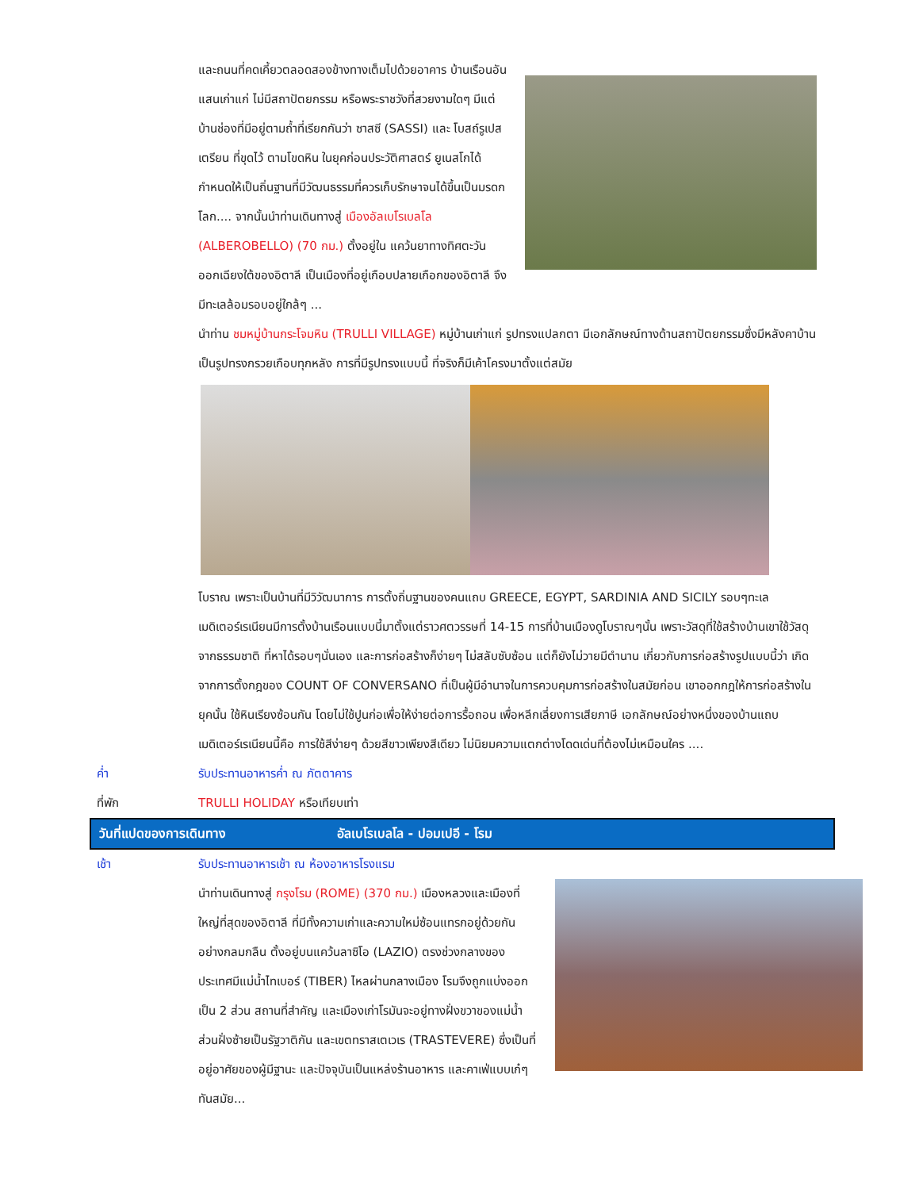และถนนที่คดเคี้ยวตลอดสองข้างทางเต็มไปด้วยอาคาร บ้านเรือนอันแสนเก่าแก่ ไม่มีสถาปัตยกรรม หรือพระราชวังที่สวยงามใดๆ มีแต่บ้านช่องที่มีอยู่ตามถ้ำที่เรียกกันว่า ซาสซี (SASSI) และ โบสถ์รูเปสเตรียน ที่ขุดไว้ ตามโขดหิน ในยุคก่อนประวัติศาสตร์ ยูเนสโกได้กำหนดให้เป็นถิ่นฐานที่มีวัฒนธรรมที่ควรเก็บรักษาจนได้ขึ้นเป็นมรดกโลก.... จากนั้นนำท่านเดินทางสู่ เมืองอัลเบโรเบลโล (ALBEROBELLO) (70 กม.) ตั้งอยู่ใน แคว้นยาทางทิศตะวัน ออกเฉียงใต้ของอิตาลี เป็นเมืองที่อยู่เกือบปลายเกือกของอิตาลี จึงมีทะเลล้อมรอบอยู่ใกล้ๆ ...
นำท่าน ชมหมู่บ้านกระโจมหิน (TRULLI VILLAGE) หมู่บ้านเก่าแก่ รูปทรงแปลกตา มีเอกลักษณ์ทางด้านสถาปัตยกรรมซึ่งมีหลังคาบ้านเป็นรูปทรงกรวยเกือบทุกหลัง การที่มีรูปทรงแบบนี้ ที่จริงก็มีเค้าโครงมาตั้งแต่สมัย
โบราณ เพราะเป็นบ้านที่มีวิวัฒนาการ การตั้งถิ่นฐานของคนแถบ GREECE, EGYPT, SARDINIA AND SICILY รอบๆทะเลเมดิเตอร์เรเนียนมีการตั้งบ้านเรือนแบบนี้มาตั้งแต่ราวศตวรรษที่ 14-15 การที่บ้านเมืองดูโบราณๆนั้น เพราะวัสดุที่ใช้สร้างบ้านเขาใช้วัสดุจากธรรมชาติ ที่หาได้รอบๆนั่นเอง และการก่อสร้างก็ง่ายๆ ไม่สลับซับซ้อน แต่ก็ยังไม่วายมีตำนาน เกี่ยวกับการก่อสร้างรูปแบบนี้ว่า เกิดจากการตั้งกฎของ COUNT OF CONVERSANO ที่เป็นผู้มีอำนาจในการควบคุมการก่อสร้างในสมัยก่อน เขาออกกฎให้การก่อสร้างในยุคนั้น ใช้หินเรียงซ้อนกัน โดยไม่ใช้ปูนก่อเพื่อให้ง่ายต่อการรื้อถอน เพื่อหลีกเลี่ยงการเสียภาษี เอกลักษณ์อย่างหนึ่งของบ้านแถบเมดิเตอร์เรเนียนนี้คือ การใช้สีง่ายๆ ด้วยสีขาวเพียงสีเดียว ไม่นิยมความแตกต่างโดดเด่นที่ต้องไม่เหมือนใคร ....
ค่ำ รับประทานอาหารค่ำ ณ ภัตตาคาร
ที่พัก TRULLI HOLIDAY หรือเทียบเท่า
วันที่แปดของการเดินทาง อัลเบโรเบลโล - ปอมเปอี - โรม
เช้า รับประทานอาหารเช้า ณ ห้องอาหารโรงแรม
นำท่านเดินทางสู่ กรุงโรม (ROME) (370 กม.) เมืองหลวงและเมืองที่ใหญ่ที่สุดของอิตาลี ที่มีทั้งความเก่าและความใหม่ซ้อนแทรกอยู่ด้วยกันอย่างกลมกลืน ตั้งอยู่บนแคว้นลาซิโอ (LAZIO) ตรงช่วงกลางของประเทศมีแม่น้ำไทเบอร์ (TIBER) ไหลผ่านกลางเมือง โรมจึงถูกแบ่งออกเป็น 2 ส่วน สถานที่สำคัญ และเมืองเก่าโรมันจะอยู่ทางฝั่งขวาของแม่น้ำส่วนฝั่งซ้ายเป็นรัฐวาติกัน และเขตทราสเตเวเร (TRASTEVERE) ซึ่งเป็นที่อยู่อาศัยของผู้มีฐานะ และปัจจุบันเป็นแหล่งร้านอาหาร และคาเฟ่แบบเก๋ๆ ทันสมัย...